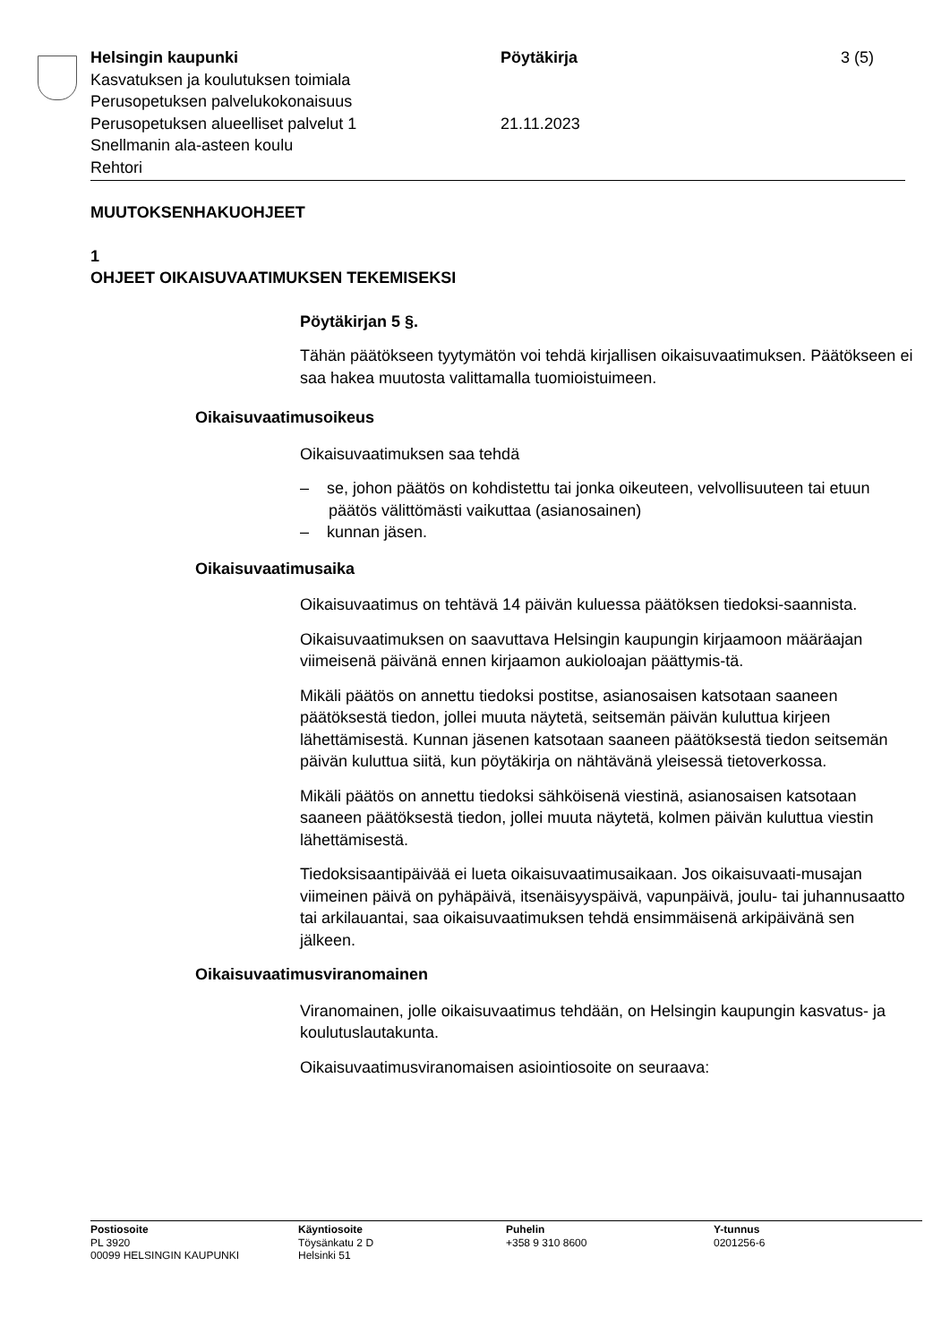Helsingin kaupunki
Kasvatuksen ja koulutuksen toimiala
Perusopetuksen palvelukokonaisuus
Perusopetuksen alueelliset palvelut 1
Snellmanin ala-asteen koulu
Rehtori
Pöytäkirja
21.11.2023
3 (5)
MUUTOKSENHAKUOHJEET
1
OHJEET OIKAISUVAATIMUKSEN TEKEMISEKSI
Pöytäkirjan 5 §.
Tähän päätökseen tyytymätön voi tehdä kirjallisen oikaisuvaatimuksen. Päätökseen ei saa hakea muutosta valittamalla tuomioistuimeen.
Oikaisuvaatimusoikeus
Oikaisuvaatimuksen saa tehdä
– se, johon päätös on kohdistettu tai jonka oikeuteen, velvollisuuteen tai etuun päätös välittömästi vaikuttaa (asianosainen)
– kunnan jäsen.
Oikaisuvaatimusaika
Oikaisuvaatimus on tehtävä 14 päivän kuluessa päätöksen tiedoksi-saannista.
Oikaisuvaatimuksen on saavuttava Helsingin kaupungin kirjaamoon määräajan viimeisenä päivänä ennen kirjaamon aukioloajan päättymis-tä.
Mikäli päätös on annettu tiedoksi postitse, asianosaisen katsotaan saaneen päätöksestä tiedon, jollei muuta näytetä, seitsemän päivän kuluttua kirjeen lähettämisestä. Kunnan jäsenen katsotaan saaneen päätöksestä tiedon seitsemän päivän kuluttua siitä, kun pöytäkirja on nähtävänä yleisessä tietoverkossa.
Mikäli päätös on annettu tiedoksi sähköisenä viestinä, asianosaisen katsotaan saaneen päätöksestä tiedon, jollei muuta näytetä, kolmen päivän kuluttua viestin lähettämisestä.
Tiedoksisaantipäivää ei lueta oikaisuvaatimusaikaan. Jos oikaisuvaati-musajan viimeinen päivä on pyhäpäivä, itsenäisyyspäivä, vapunpäivä, joulu- tai juhannusaatto tai arkilauantai, saa oikaisuvaatimuksen tehdä ensimmäisenä arkipäivänä sen jälkeen.
Oikaisuvaatimusviranomainen
Viranomainen, jolle oikaisuvaatimus tehdään, on Helsingin kaupungin kasvatus- ja koulutuslautakunta.
Oikaisuvaatimusviranomaisen asiointiosoite on seuraava:
Postiosoite
PL 3920
00099 HELSINGIN KAUPUNKI
Käyntiosoite
Töysänkatu 2 D
Helsinki 51
Puhelin
+358 9 310 8600
Y-tunnus
0201256-6